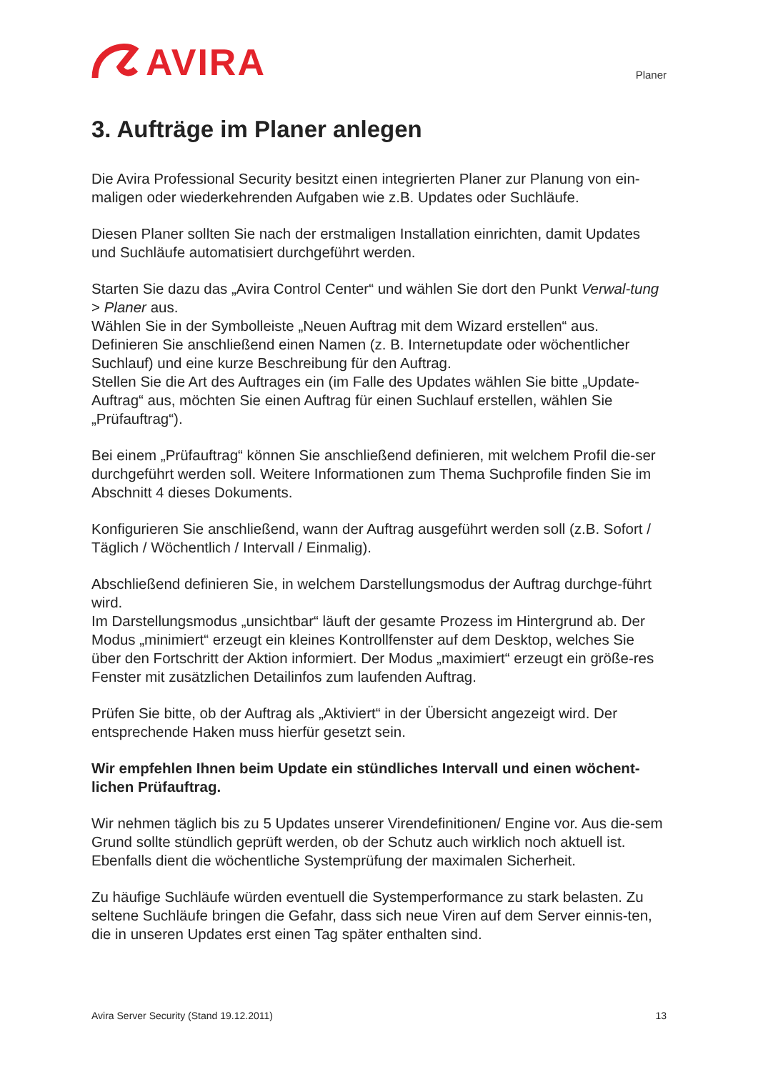AVIRA
Planer
3. Aufträge im Planer anlegen
Die Avira Professional Security besitzt einen integrierten Planer zur Planung von ein-maligen oder wiederkehrenden Aufgaben wie z.B. Updates oder Suchläufe.
Diesen Planer sollten Sie nach der erstmaligen Installation einrichten, damit Updates und Suchläufe automatisiert durchgeführt werden.
Starten Sie dazu das „Avira Control Center“ und wählen Sie dort den Punkt Verwal-tung > Planer aus.
Wählen Sie in der Symbolleiste „Neuen Auftrag mit dem Wizard erstellen“ aus.
Definieren Sie anschließend einen Namen (z. B. Internetupdate oder wöchentlicher Suchlauf) und eine kurze Beschreibung für den Auftrag.
Stellen Sie die Art des Auftrages ein (im Falle des Updates wählen Sie bitte „Update-Auftrag“ aus, möchten Sie einen Auftrag für einen Suchlauf erstellen, wählen Sie „Prüfauftrag“).
Bei einem „Prüfauftrag“ können Sie anschließend definieren, mit welchem Profil die-ser durchgeführt werden soll. Weitere Informationen zum Thema Suchprofile finden Sie im Abschnitt 4 dieses Dokuments.
Konfigurieren Sie anschließend, wann der Auftrag ausgeführt werden soll (z.B. Sofort / Täglich / Wöchentlich / Intervall / Einmalig).
Abschließend definieren Sie, in welchem Darstellungsmodus der Auftrag durchge-führt wird.
Im Darstellungsmodus „unsichtbar“ läuft der gesamte Prozess im Hintergrund ab. Der Modus „minimiert“ erzeugt ein kleines Kontrollfenster auf dem Desktop, welches Sie über den Fortschritt der Aktion informiert. Der Modus „maximiert“ erzeugt ein größe-res Fenster mit zusätzlichen Detailinfos zum laufenden Auftrag.
Prüfen Sie bitte, ob der Auftrag als „Aktiviert“ in der Übersicht angezeigt wird. Der entsprechende Haken muss hierfür gesetzt sein.
Wir empfehlen Ihnen beim Update ein stündliches Intervall und einen wöchent-lichen Prüfauftrag.
Wir nehmen täglich bis zu 5 Updates unserer Virendefinitionen/ Engine vor. Aus die-sem Grund sollte stündlich geprüft werden, ob der Schutz auch wirklich noch aktuell ist. Ebenfalls dient die wöchentliche Systemprüfung der maximalen Sicherheit.
Zu häufige Suchläufe würden eventuell die Systemperformance zu stark belasten. Zu seltene Suchläufe bringen die Gefahr, dass sich neue Viren auf dem Server einnis-ten, die in unseren Updates erst einen Tag später enthalten sind.
Avira Server Security (Stand 19.12.2011) 13